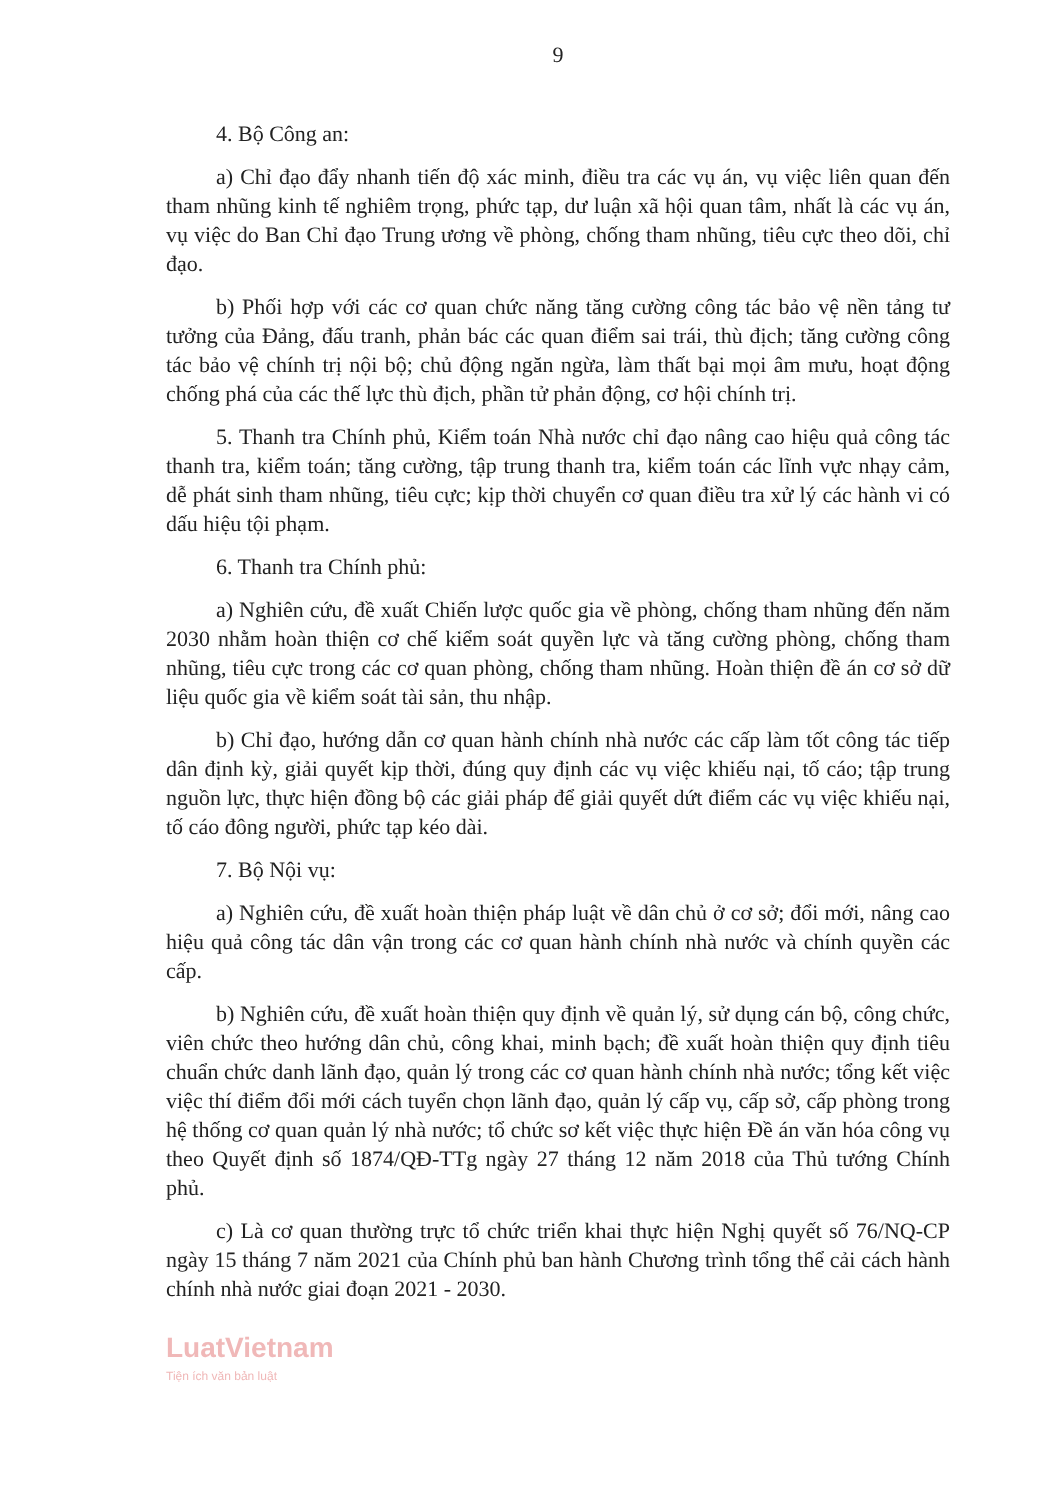9
4. Bộ Công an:
a) Chỉ đạo đẩy nhanh tiến độ xác minh, điều tra các vụ án, vụ việc liên quan đến tham nhũng kinh tế nghiêm trọng, phức tạp, dư luận xã hội quan tâm, nhất là các vụ án, vụ việc do Ban Chỉ đạo Trung ương về phòng, chống tham nhũng, tiêu cực theo dõi, chỉ đạo.
b) Phối hợp với các cơ quan chức năng tăng cường công tác bảo vệ nền tảng tư tưởng của Đảng, đấu tranh, phản bác các quan điểm sai trái, thù địch; tăng cường công tác bảo vệ chính trị nội bộ; chủ động ngăn ngừa, làm thất bại mọi âm mưu, hoạt động chống phá của các thế lực thù địch, phần tử phản động, cơ hội chính trị.
5. Thanh tra Chính phủ, Kiểm toán Nhà nước chỉ đạo nâng cao hiệu quả công tác thanh tra, kiểm toán; tăng cường, tập trung thanh tra, kiểm toán các lĩnh vực nhạy cảm, dễ phát sinh tham nhũng, tiêu cực; kịp thời chuyển cơ quan điều tra xử lý các hành vi có dấu hiệu tội phạm.
6. Thanh tra Chính phủ:
a) Nghiên cứu, đề xuất Chiến lược quốc gia về phòng, chống tham nhũng đến năm 2030 nhằm hoàn thiện cơ chế kiểm soát quyền lực và tăng cường phòng, chống tham nhũng, tiêu cực trong các cơ quan phòng, chống tham nhũng. Hoàn thiện đề án cơ sở dữ liệu quốc gia về kiểm soát tài sản, thu nhập.
b) Chỉ đạo, hướng dẫn cơ quan hành chính nhà nước các cấp làm tốt công tác tiếp dân định kỳ, giải quyết kịp thời, đúng quy định các vụ việc khiếu nại, tố cáo; tập trung nguồn lực, thực hiện đồng bộ các giải pháp để giải quyết dứt điểm các vụ việc khiếu nại, tố cáo đông người, phức tạp kéo dài.
7. Bộ Nội vụ:
a) Nghiên cứu, đề xuất hoàn thiện pháp luật về dân chủ ở cơ sở; đổi mới, nâng cao hiệu quả công tác dân vận trong các cơ quan hành chính nhà nước và chính quyền các cấp.
b) Nghiên cứu, đề xuất hoàn thiện quy định về quản lý, sử dụng cán bộ, công chức, viên chức theo hướng dân chủ, công khai, minh bạch; đề xuất hoàn thiện quy định tiêu chuẩn chức danh lãnh đạo, quản lý trong các cơ quan hành chính nhà nước; tổng kết việc việc thí điểm đổi mới cách tuyển chọn lãnh đạo, quản lý cấp vụ, cấp sở, cấp phòng trong hệ thống cơ quan quản lý nhà nước; tổ chức sơ kết việc thực hiện Đề án văn hóa công vụ theo Quyết định số 1874/QĐ-TTg ngày 27 tháng 12 năm 2018 của Thủ tướng Chính phủ.
c) Là cơ quan thường trực tổ chức triển khai thực hiện Nghị quyết số 76/NQ-CP ngày 15 tháng 7 năm 2021 của Chính phủ ban hành Chương trình tổng thể cải cách hành chính nhà nước giai đoạn 2021 - 2030.
LuatVietnam
Tiện ích văn bản luật